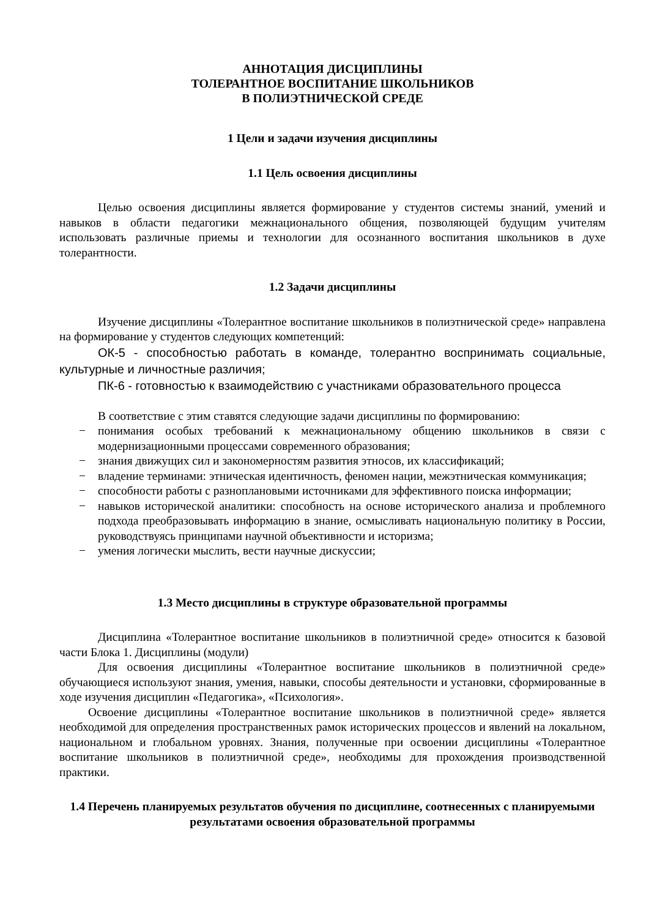АННОТАЦИЯ ДИСЦИПЛИНЫ
ТОЛЕРАНТНОЕ ВОСПИТАНИЕ ШКОЛЬНИКОВ
В ПОЛИЭТНИЧЕСКОЙ СРЕДЕ
1 Цели и задачи изучения дисциплины
1.1 Цель освоения дисциплины
Целью освоения дисциплины является формирование у студентов системы знаний, умений и навыков в области педагогики межнационального общения, позволяющей будущим учителям использовать различные приемы и технологии для осознанного воспитания школьников в духе толерантности.
1.2 Задачи дисциплины
Изучение дисциплины «Толерантное воспитание школьников в полиэтнической среде» направлена на формирование у студентов следующих компетенций:
ОК-5 - способностью работать в команде, толерантно воспринимать социальные, культурные и личностные различия;
ПК-6 - готовностью к взаимодействию с участниками образовательного процесса
В соответствие с этим ставятся следующие задачи дисциплины по формированию:
− понимания особых требований к межнациональному общению школьников в связи с модернизационными процессами современного образования;
− знания движущих сил и закономерностям развития этносов, их классификаций;
− владение терминами: этническая идентичность, феномен нации, межэтническая коммуникация;
− способности работы с разноплановыми источниками для эффективного поиска информации;
− навыков исторической аналитики: способность на основе исторического анализа и проблемного подхода преобразовывать информацию в знание, осмысливать национальную политику в России, руководствуясь принципами научной объективности и историзма;
− умения логически мыслить, вести научные дискуссии;
1.3 Место дисциплины в структуре образовательной программы
Дисциплина «Толерантное воспитание школьников в полиэтничной среде» относится к базовой части Блока 1. Дисциплины (модули)
Для освоения дисциплины «Толерантное воспитание школьников в полиэтничной среде» обучающиеся используют знания, умения, навыки, способы деятельности и установки, сформированные в ходе изучения дисциплин «Педагогика», «Психология».
Освоение дисциплины «Толерантное воспитание школьников в полиэтничной среде» является необходимой для определения пространственных рамок исторических процессов и явлений на локальном, национальном и глобальном уровнях. Знания, полученные при освоении дисциплины «Толерантное воспитание школьников в полиэтничной среде», необходимы для прохождения производственной практики.
1.4 Перечень планируемых результатов обучения по дисциплине, соотнесенных с планируемыми результатами освоения образовательной программы